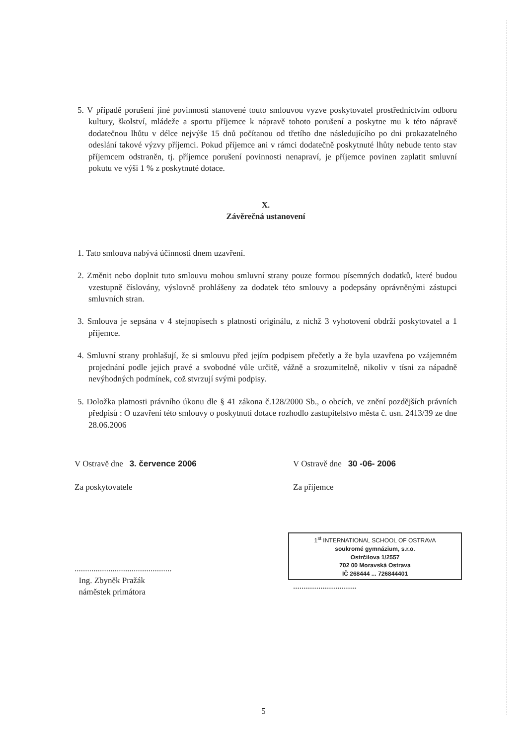5. V případě porušení jiné povinnosti stanovené touto smlouvou vyzve poskytovatel prostřednictvím odboru kultury, školství, mládeže a sportu příjemce k nápravě tohoto porušení a poskytne mu k této nápravě dodatečnou lhůtu v délce nejvýše 15 dnů počítanou od třetího dne následujícího po dni prokazatelného odeslání takové výzvy příjemci. Pokud příjemce ani v rámci dodatečně poskytnuté lhůty nebude tento stav příjemcem odstraněn, tj. příjemce porušení povinnosti nenapraví, je příjemce povinen zaplatit smluvní pokutu ve výši 1 % z poskytnuté dotace.
X.
Závěrečná ustanovení
1. Tato smlouva nabývá účinnosti dnem uzavření.
2. Změnit nebo doplnit tuto smlouvu mohou smluvní strany pouze formou písemných dodatků, které budou vzestupně číslovány, výslovně prohlášeny za dodatek této smlouvy a podepsány oprávněnými zástupci smluvních stran.
3. Smlouva je sepsána v 4 stejnopisech s platností originálu, z nichž 3 vyhotovení obdrží poskytovatel a 1 příjemce.
4. Smluvní strany prohlašují, že si smlouvu před jejím podpisem přečetly a že byla uzavřena po vzájemném projednání podle jejich pravé a svobodné vůle určitě, vážně a srozumitelně, nikoliv v tísni za nápadně nevýhodných podmínek, což stvrzují svými podpisy.
5. Doložka platnosti právního úkonu dle § 41 zákona č.128/2000 Sb., o obcích, ve znění pozdějších právních předpisů : O uzavření této smlouvy o poskytnutí dotace rozhodlo zastupitelstvo města č. usn. 2413/39 ze dne 28.06.2006
V Ostravě dne 3. července 2006
Za poskytovatele
..............................................
Ing. Zbyněk Pražák
náměstek primátora
V Ostravě dne 30 -06- 2006
Za příjemce
1<sup>st</sup> INTERNATIONAL SCHOOL OF OSTRAVA
soukromé gymnázium, s.r.o.
Ostrčilova 1/2557
702 00 Moravská Ostrava
IČ 268444 ... 726844401
..............................
5